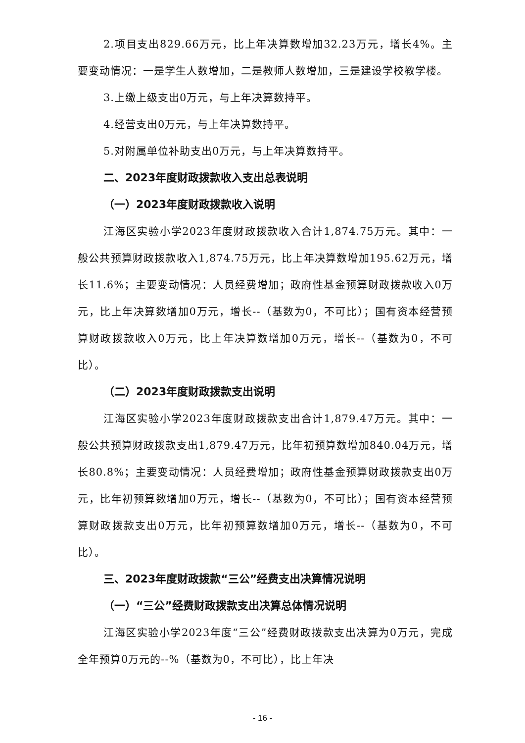2.项目支出829.66万元，比上年决算数增加32.23万元，增长4%。主要变动情况：一是学生人数增加，二是教师人数增加，三是建设学校教学楼。
3.上缴上级支出0万元，与上年决算数持平。
4.经营支出0万元，与上年决算数持平。
5.对附属单位补助支出0万元，与上年决算数持平。
二、2023年度财政拨款收入支出总表说明
（一）2023年度财政拨款收入说明
江海区实验小学2023年度财政拨款收入合计1,874.75万元。其中：一般公共预算财政拨款收入1,874.75万元，比上年决算数增加195.62万元，增长11.6%；主要变动情况：人员经费增加；政府性基金预算财政拨款收入0万元，比上年决算数增加0万元，增长--（基数为0，不可比）；国有资本经营预算财政拨款收入0万元，比上年决算数增加0万元，增长--（基数为0，不可比）。
（二）2023年度财政拨款支出说明
江海区实验小学2023年度财政拨款支出合计1,879.47万元。其中：一般公共预算财政拨款支出1,879.47万元，比年初预算数增加840.04万元，增长80.8%；主要变动情况：人员经费增加；政府性基金预算财政拨款支出0万元，比年初预算数增加0万元，增长--（基数为0，不可比）；国有资本经营预算财政拨款支出0万元，比年初预算数增加0万元，增长--（基数为0，不可比）。
三、2023年度财政拨款“三公”经费支出决算情况说明
（一）“三公”经费财政拨款支出决算总体情况说明
江海区实验小学2023年度“三公”经费财政拨款支出决算为0万元，完成全年预算0万元的--%（基数为0，不可比），比上年决
- 16 -